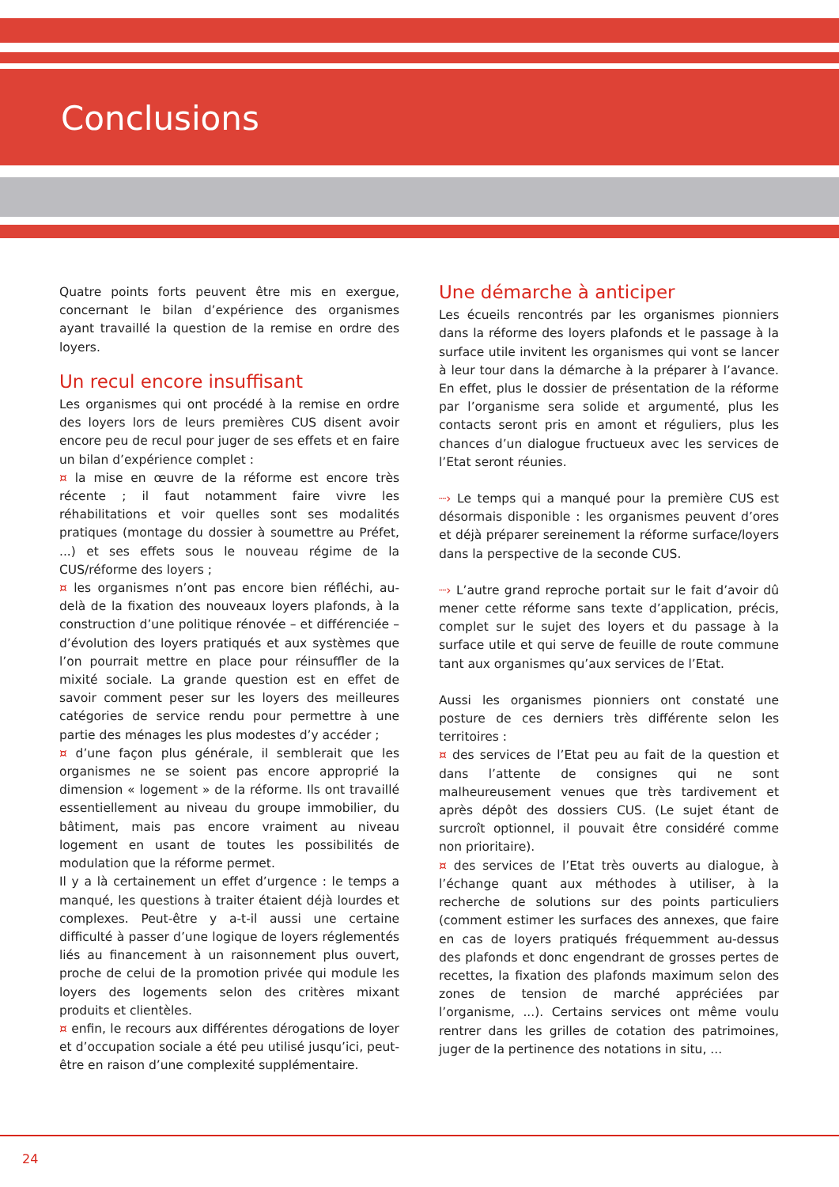Conclusions
Quatre points forts peuvent être mis en exergue, concernant le bilan d’expérience des organismes ayant travaillé la question de la remise en ordre des loyers.
Un recul encore insuffisant
Les organismes qui ont procédé à la remise en ordre des loyers lors de leurs premières CUS disent avoir encore peu de recul pour juger de ses effets et en faire un bilan d’expérience complet :
¤ la mise en œuvre de la réforme est encore très récente ; il faut notamment faire vivre les réhabilitations et voir quelles sont ses modalités pratiques (montage du dossier à soumettre au Préfet, ...) et ses effets sous le nouveau régime de la CUS/réforme des loyers ;
¤ les organismes n’ont pas encore bien réfléchi, au-delà de la fixation des nouveaux loyers plafonds, à la construction d’une politique rénovée – et différenciée – d’évolution des loyers pratiqués et aux systèmes que l’on pourrait mettre en place pour réinsuffler de la mixité sociale. La grande question est en effet de savoir comment peser sur les loyers des meilleures catégories de service rendu pour permettre à une partie des ménages les plus modestes d’y accéder ;
¤ d’une façon plus générale, il semblerait que les organismes ne se soient pas encore approprié la dimension « logement » de la réforme. Ils ont travaillé essentiellement au niveau du groupe immobilier, du bâtiment, mais pas encore vraiment au niveau logement en usant de toutes les possibilités de modulation que la réforme permet.
Il y a là certainement un effet d’urgence : le temps a manqué, les questions à traiter étaient déjà lourdes et complexes. Peut-être y a-t-il aussi une certaine difficulté à passer d’une logique de loyers réglementés liés au financement à un raisonnement plus ouvert, proche de celui de la promotion privée qui module les loyers des logements selon des critères mixant produits et clientèles.
¤ enfin, le recours aux différentes dérogations de loyer et d’occupation sociale a été peu utilisé jusqu’ici, peut-être en raison d’une complexité supplémentaire.
Une démarche à anticiper
Les écueils rencontrés par les organismes pionniers dans la réforme des loyers plafonds et le passage à la surface utile invitent les organismes qui vont se lancer à leur tour dans la démarche à la préparer à l’avance. En effet, plus le dossier de présentation de la réforme par l’organisme sera solide et argumenté, plus les contacts seront pris en amont et réguliers, plus les chances d’un dialogue fructueux avec les services de l’Etat seront réunies.
┈› Le temps qui a manqué pour la première CUS est désormais disponible : les organismes peuvent d’ores et déjà préparer sereinement la réforme surface/loyers dans la perspective de la seconde CUS.
┈› L’autre grand reproche portait sur le fait d’avoir dû mener cette réforme sans texte d’application, précis, complet sur le sujet des loyers et du passage à la surface utile et qui serve de feuille de route commune tant aux organismes qu’aux services de l’Etat.
Aussi les organismes pionniers ont constaté une posture de ces derniers très différente selon les territoires :
¤ des services de l’Etat peu au fait de la question et dans l’attente de consignes qui ne sont malheureusement venues que très tardivement et après dépôt des dossiers CUS. (Le sujet étant de surcroît optionnel, il pouvait être considéré comme non prioritaire).
¤ des services de l’Etat très ouverts au dialogue, à l’échange quant aux méthodes à utiliser, à la recherche de solutions sur des points particuliers (comment estimer les surfaces des annexes, que faire en cas de loyers pratiqués fréquemment au-dessus des plafonds et donc engendrant de grosses pertes de recettes, la fixation des plafonds maximum selon des zones de tension de marché appréciées par l’organisme, ...). Certains services ont même voulu rentrer dans les grilles de cotation des patrimoines, juger de la pertinence des notations in situ, ...
24